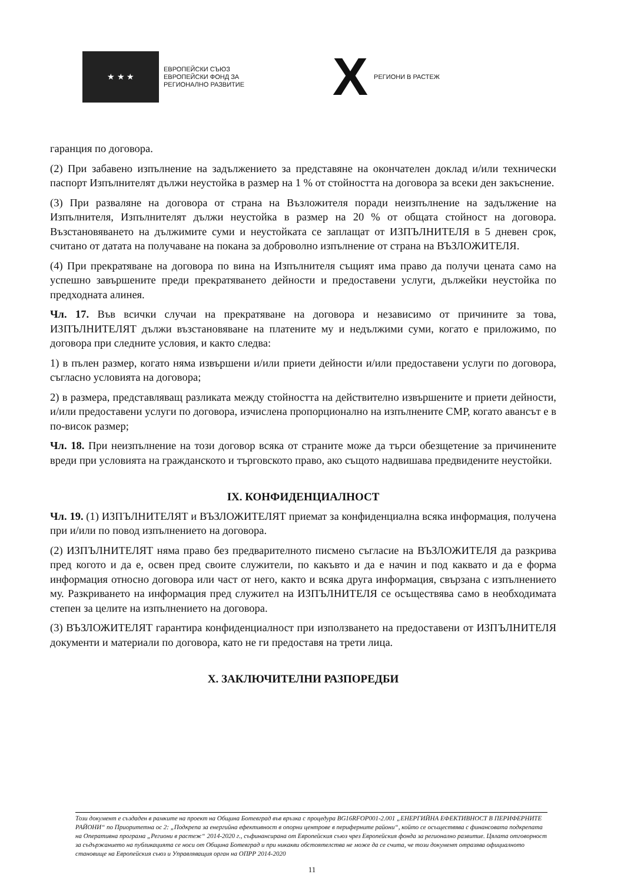★ ★ ★
ЕВРОПЕЙСКИ СЪЮЗ
ЕВРОПЕЙСКИ ФОНД ЗА
РЕГИОНАЛНО РАЗВИТИЕ
X РЕГИОНИ В РАСТЕЖ
гаранция по договора.
(2) При забавено изпълнение на задължението за представяне на окончателен доклад и/или технически паспорт Изпълнителят дължи неустойка в размер на 1 % от стойността на договора за всеки ден закъснение.
(3) При разваляне на договора от страна на Възложителя поради неизпълнение на задължение на Изпълнителя, Изпълнителят дължи неустойка в размер на 20 % от общата стойност на договора. Възстановяването на дължимите суми и неустойката се заплащат от ИЗПЪЛНИТЕЛЯ в 5 дневен срок, считано от датата на получаване на покана за доброволно изпълнение от страна на ВЪЗЛОЖИТЕЛЯ.
(4) При прекратяване на договора по вина на Изпълнителя същият има право да получи цената само на успешно завършените преди прекратяването дейности и предоставени услуги, дължейки неустойка по предходната алинея.
Чл. 17. Във всички случаи на прекратяване на договора и независимо от причините за това, ИЗПЪЛНИТЕЛЯТ дължи възстановяване на платените му и недължими суми, когато е приложимо, по договора при следните условия, и както следва:
1) в пълен размер, когато няма извършени и/или приети дейности и/или предоставени услуги по договора, съгласно условията на договора;
2) в размера, представляващ разликата между стойността на действително извършените и приети дейности, и/или предоставени услуги по договора, изчислена пропорционално на изпълнените СМР, когато авансът е в по-висок размер;
Чл. 18. При неизпълнение на този договор всяка от страните може да търси обезщетение за причинените вреди при условията на гражданското и търговското право, ако същото надвишава предвидените неустойки.
IX. КОНФИДЕНЦИАЛНОСТ
Чл. 19. (1) ИЗПЪЛНИТЕЛЯТ и ВЪЗЛОЖИТЕЛЯТ приемат за конфиденциална всяка информация, получена при и/или по повод изпълнението на договора.
(2) ИЗПЪЛНИТЕЛЯТ няма право без предварителното писмено съгласие на ВЪЗЛОЖИТЕЛЯ да разкрива пред когото и да е, освен пред своите служители, по какъвто и да е начин и под каквато и да е форма информация относно договора или част от него, както и всяка друга информация, свързана с изпълнението му. Разкриването на информация пред служител на ИЗПЪЛНИТЕЛЯ се осъществява само в необходимата степен за целите на изпълнението на договора.
(3) ВЪЗЛОЖИТЕЛЯТ гарантира конфиденциалност при използването на предоставени от ИЗПЪЛНИТЕЛЯ документи и материали по договора, като не ги предоставя на трети лица.
X. ЗАКЛЮЧИТЕЛНИ РАЗПОРЕДБИ
Този документ е създаден в рамките на проект на Община Ботевград във връзка с процедура BG16RFOP001-2.001 „ЕНЕРГИЙНА ЕФЕКТИВНОСТ В ПЕРИФЕРНИТЕ РАЙОНИ“ по Приоритетна ос 2: „Подкрепа за енергийна ефективност в опорни центрове в периферните райони“, който се осъществява с финансовата подкрепата на Оперативна програма „Региони в растеж“ 2014-2020 г., съфинансирана от Европейския съюз чрез Европейския фонда за регионално развитие. Цялата отговорност за съдържанието на публикацията се носи от Община Ботевград и при никакви обстоятелства не може да се счита, че този документ отразява официалното становище на Европейския съюз и Управляващия орган на ОПРР 2014-2020
11